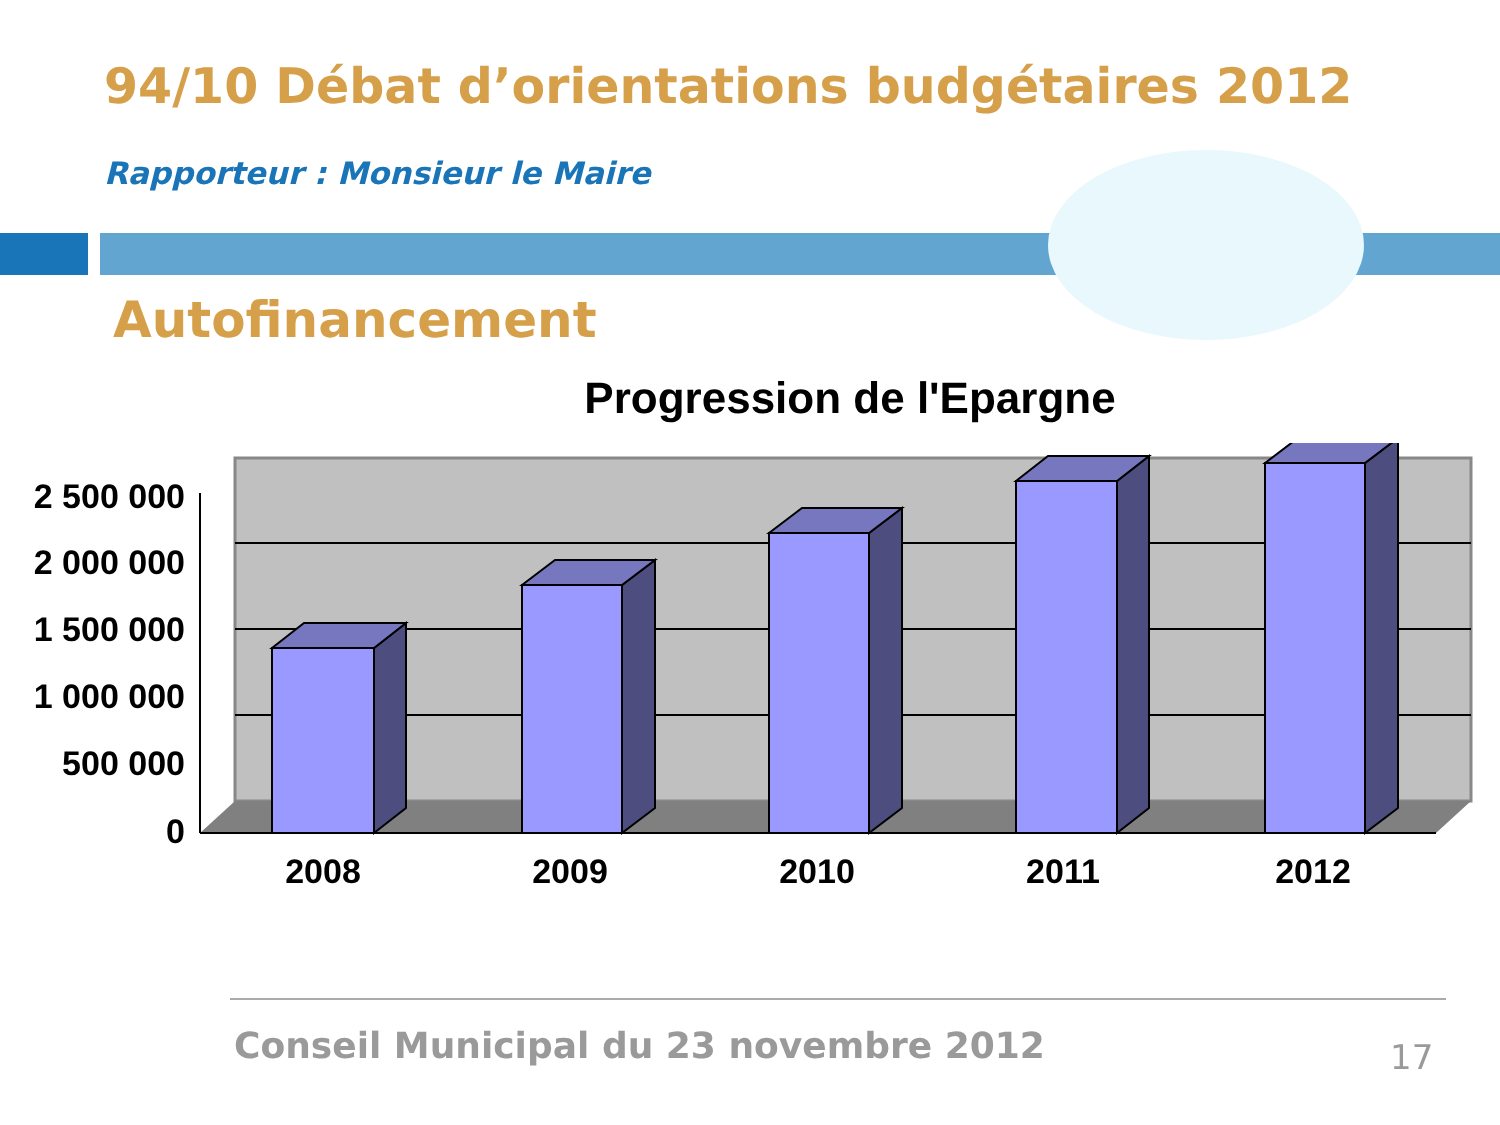94/10 Débat d’orientations budgétaires 2012
Rapporteur : Monsieur le Maire
Autofinancement
Progression de l'Epargne
2 500 000
2 000 000
1 500 000
1 000 000
500 000
0
2008
2009
2010
2011
2012
Conseil Municipal du 23 novembre 2012
17